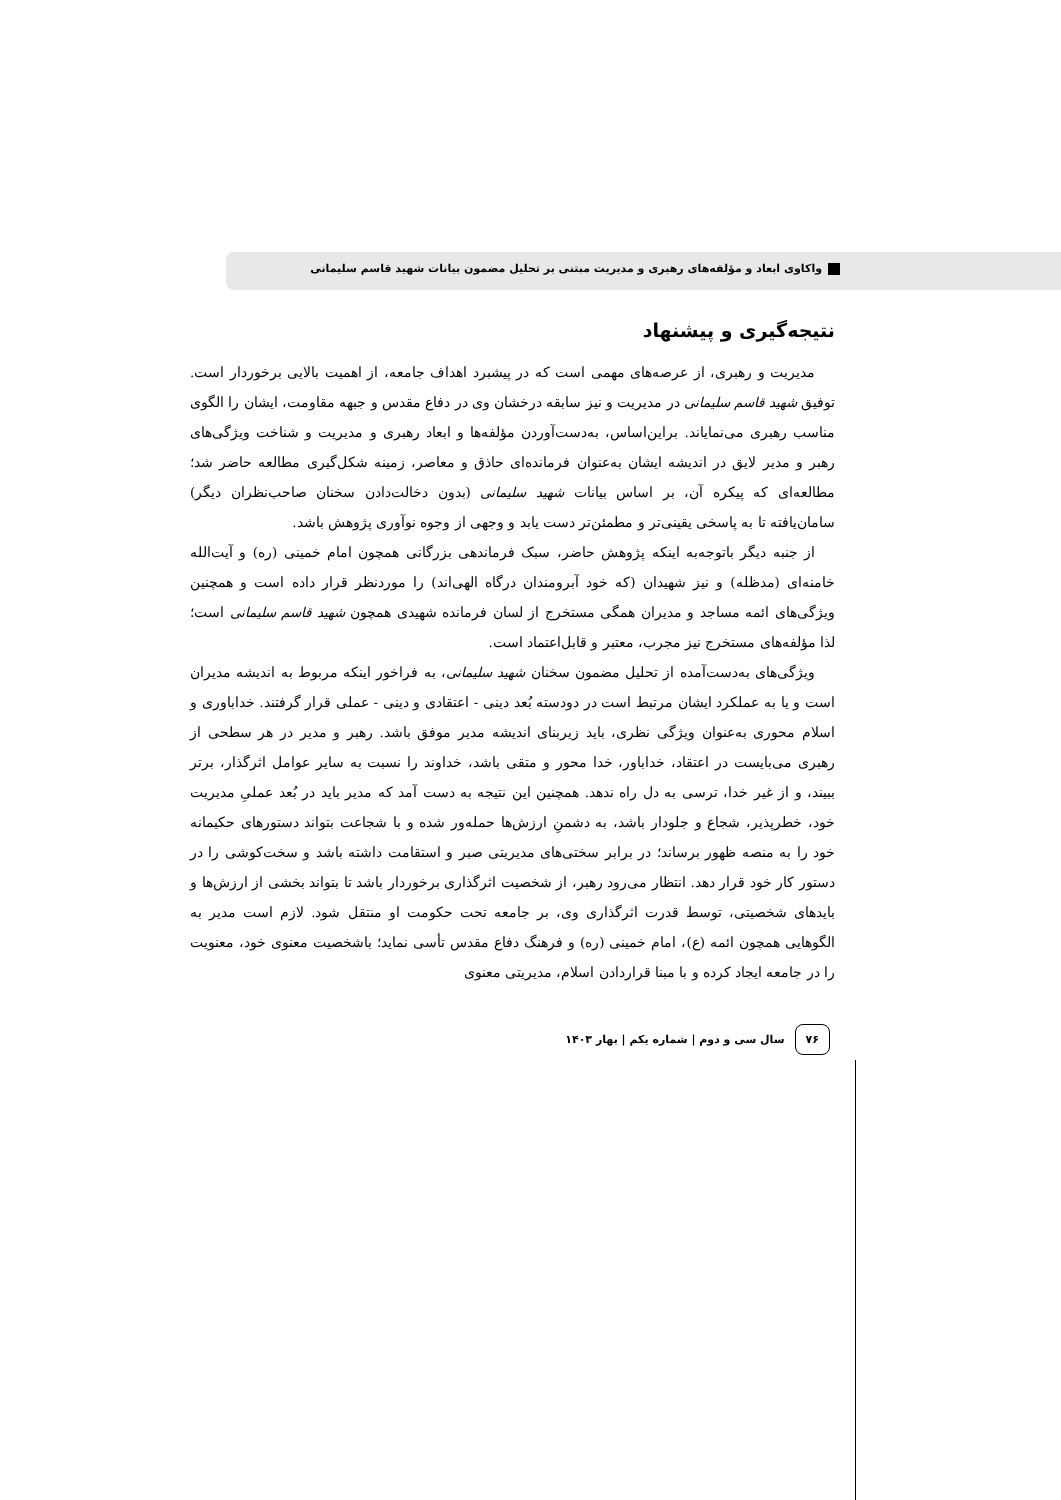واکاوی ابعاد و مؤلفه‌های رهبری و مدیریت مبتنی بر تحلیل مضمون بیانات شهید قاسم سلیمانی
نتیجه‌گیری و پیشنهاد
مدیریت و رهبری، از عرصه‌های مهمی است که در پیشبرد اهداف جامعه، از اهمیت بالایی برخوردار است. توفیق شهید قاسم سلیمانی در مدیریت و نیز سابقه درخشان وی در دفاع مقدس و جبهه مقاومت، ایشان را الگوی مناسب رهبری می‌نمایاند. براین‌اساس، به‌دست‌آوردن مؤلفه‌ها و ابعاد رهبری و مدیریت و شناخت ویژگی‌های رهبر و مدیر لایق در اندیشه ایشان به‌عنوان فرمانده‌ای حاذق و معاصر، زمینه شکل‌گیری مطالعه حاضر شد؛ مطالعه‌ای که پیکره آن، بر اساس بیانات شهید سلیمانی (بدون دخالت‌دادن سخنان صاحب‌نظران دیگر) سامان‌یافته تا به پاسخی یقینی‌تر و مطمئن‌تر دست یابد و وجهی از وجوه نوآوری پژوهش باشد.
از جنبه دیگر باتوجه‌به اینکه پژوهش حاضر، سبک فرماندهی بزرگانی همچون امام خمینی (ره) و آیت‌الله خامنه‌ای (مدظله) و نیز شهیدان (که خود آبرومندان درگاه الهی‌اند) را موردنظر قرار داده است و همچنین ویژگی‌های ائمه مساجد و مدیران همگی مستخرج از لسان فرمانده شهیدی همچون شهید قاسم سلیمانی است؛ لذا مؤلفه‌های مستخرج نیز مجرب، معتبر و قابل‌اعتماد است.
ویژگی‌های به‌دست‌آمده از تحلیل مضمون سخنان شهید سلیمانی، به فراخور اینکه مربوط به اندیشه مدیران است و یا به عملکرد ایشان مرتبط است در دودسته بُعد دینی - اعتقادی و دینی - عملی قرار گرفتند. خداباوری و اسلام محوری به‌عنوان ویژگی نظری، باید زیربنای اندیشه مدیر موفق باشد. رهبر و مدیر در هر سطحی از رهبری می‌بایست در اعتقاد، خداباور، خدا محور و متقی باشد، خداوند را نسبت به سایر عوامل اثرگذار، برتر ببیند، و از غیر خدا، ترسی به دل راه ندهد. همچنین این نتیجه به دست آمد که مدیر باید در بُعد عملیِ مدیریت خود، خطرپذیر، شجاع و جلودار باشد، به دشمنِ ارزش‌ها حمله‌ور شده و با شجاعت بتواند دستورهای حکیمانه خود را به منصه ظهور برساند؛ در برابر سختی‌های مدیریتی صبر و استقامت داشته باشد و سخت‌کوشی را در دستور کار خود قرار دهد. انتظار می‌رود رهبر، از شخصیت اثرگذاری برخوردار باشد تا بتواند بخشی از ارزش‌ها و بایدهای شخصیتی، توسط قدرت اثرگذاری وی، بر جامعه تحت حکومت او منتقل شود. لازم است مدیر به الگوهایی همچون ائمه (ع)، امام خمینی (ره) و فرهنگ دفاع مقدس تأسی نماید؛ باشخصیت معنوی خود، معنویت را در جامعه ایجاد کرده و با مبنا قراردادن اسلام، مدیریتی معنوی
۷۶ سال سی و دوم | شماره یکم | بهار ۱۴۰۳